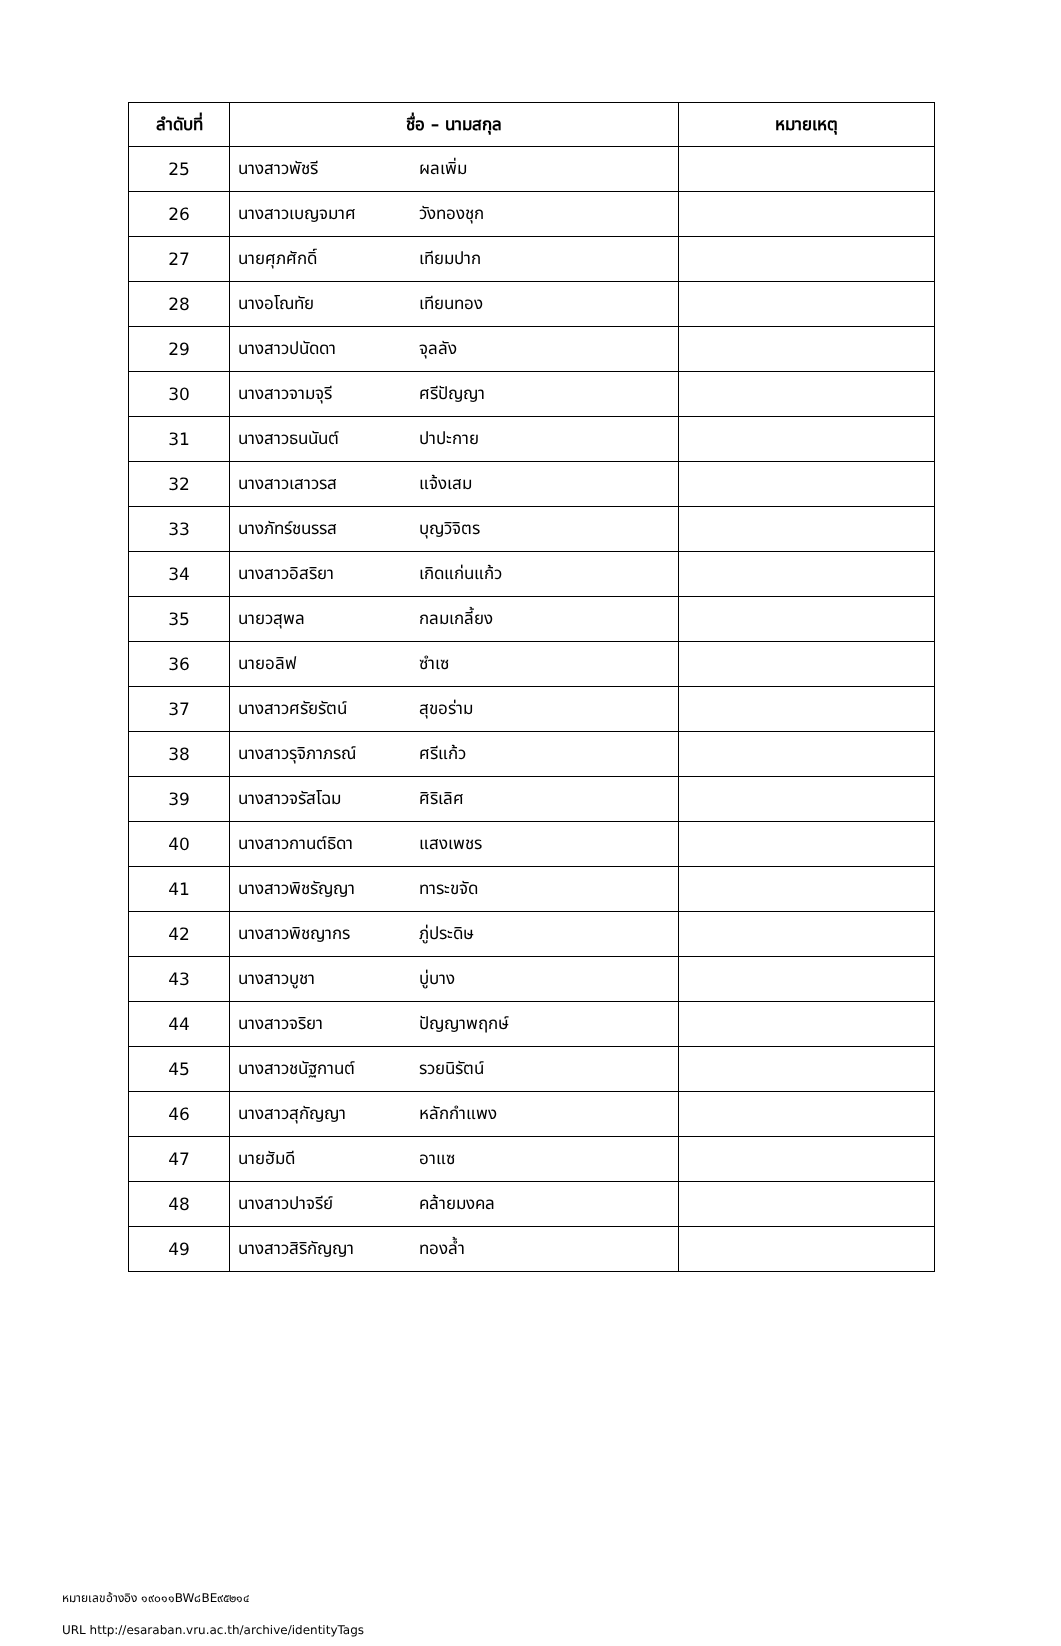| ลำดับที่ | ชื่อ – นามสกุล | หมายเหตุ |
| --- | --- | --- |
| 25 | นางสาวพัชรี ผลเพิ่ม | |
| 26 | นางสาวเบญจมาศ วังทองชุก | |
| 27 | นายศุภศักดิ์ เทียมปาก | |
| 28 | นางอโณทัย เทียนทอง | |
| 29 | นางสาวปนัดดา จุลลัง | |
| 30 | นางสาวจามจุรี ศรีปัญญา | |
| 31 | นางสาวธนนันต์ ปาปะกาย | |
| 32 | นางสาวเสาวรส แจ้งเสม | |
| 33 | นางภัทร์ชนรรส บุญวิจิตร | |
| 34 | นางสาวอิสริยา เกิดแก่นแก้ว | |
| 35 | นายวสุพล กลมเกลี้ยง | |
| 36 | นายอลิฟ ซำเซ | |
| 37 | นางสาวศรัยรัตน์ สุขอร่าม | |
| 38 | นางสาวรุจิภาภรณ์ ศรีแก้ว | |
| 39 | นางสาวจรัสโฉม ศิริเลิศ | |
| 40 | นางสาวกานต์ธิดา แสงเพชร | |
| 41 | นางสาวพิชรัญญา ทาระขจัด | |
| 42 | นางสาวพิชญากร ภู่ประดิษ | |
| 43 | นางสาวบูชา บู่บาง | |
| 44 | นางสาวจริยา ปัญญาพฤกษ์ | |
| 45 | นางสาวชนัฐกานต์ รวยนิรัตน์ | |
| 46 | นางสาวสุกัญญา หลักกำแพง | |
| 47 | นายฮัมดี อาแซ | |
| 48 | นางสาวปาจรีย์ คล้ายมงคล | |
| 49 | นางสาวสิริกัญญา ทองล้ำ | |
หมายเลขอ้างอิง ๑๙๐๑๑BW๘BE๙๕๒๑๔
URL http://esaraban.vru.ac.th/archive/identityTags